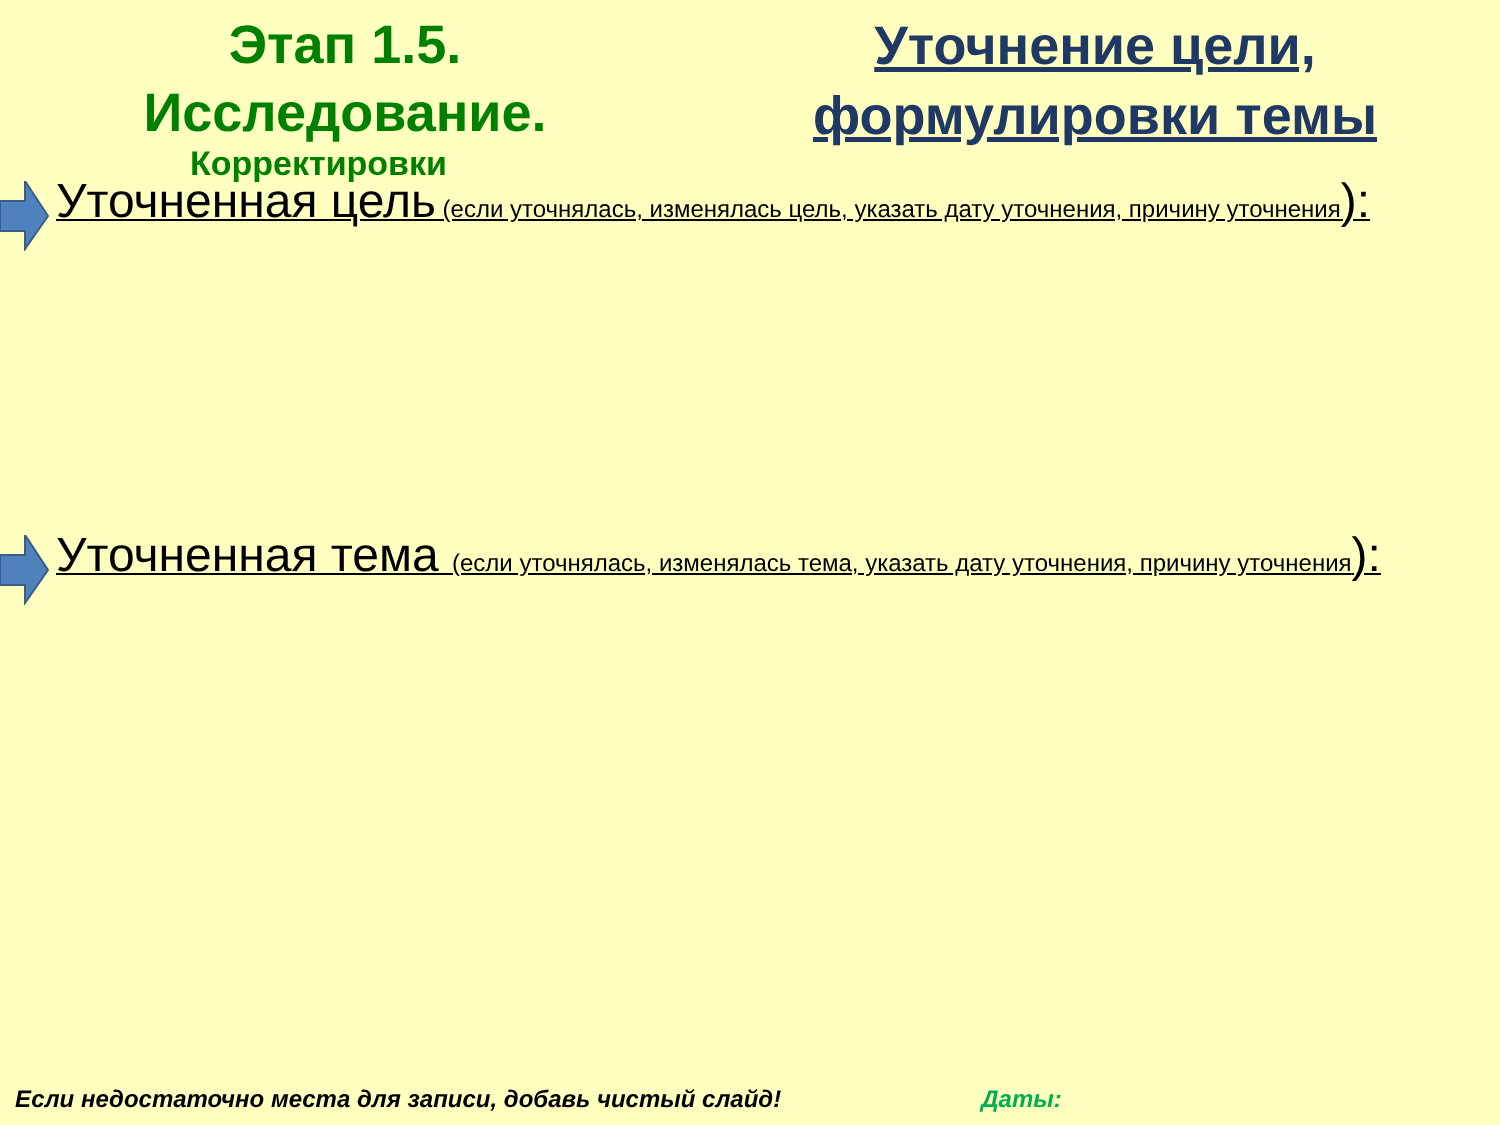Этап 1.5.
Исследование.
Уточнение цели,
формулировки темы
Корректировки
Уточненная цель (если уточнялась, изменялась цель, указать дату уточнения, причину уточнения):
Уточненная тема (если уточнялась, изменялась тема, указать дату уточнения, причину уточнения):
Если недостаточно места для записи, добавь чистый слайд! Даты: